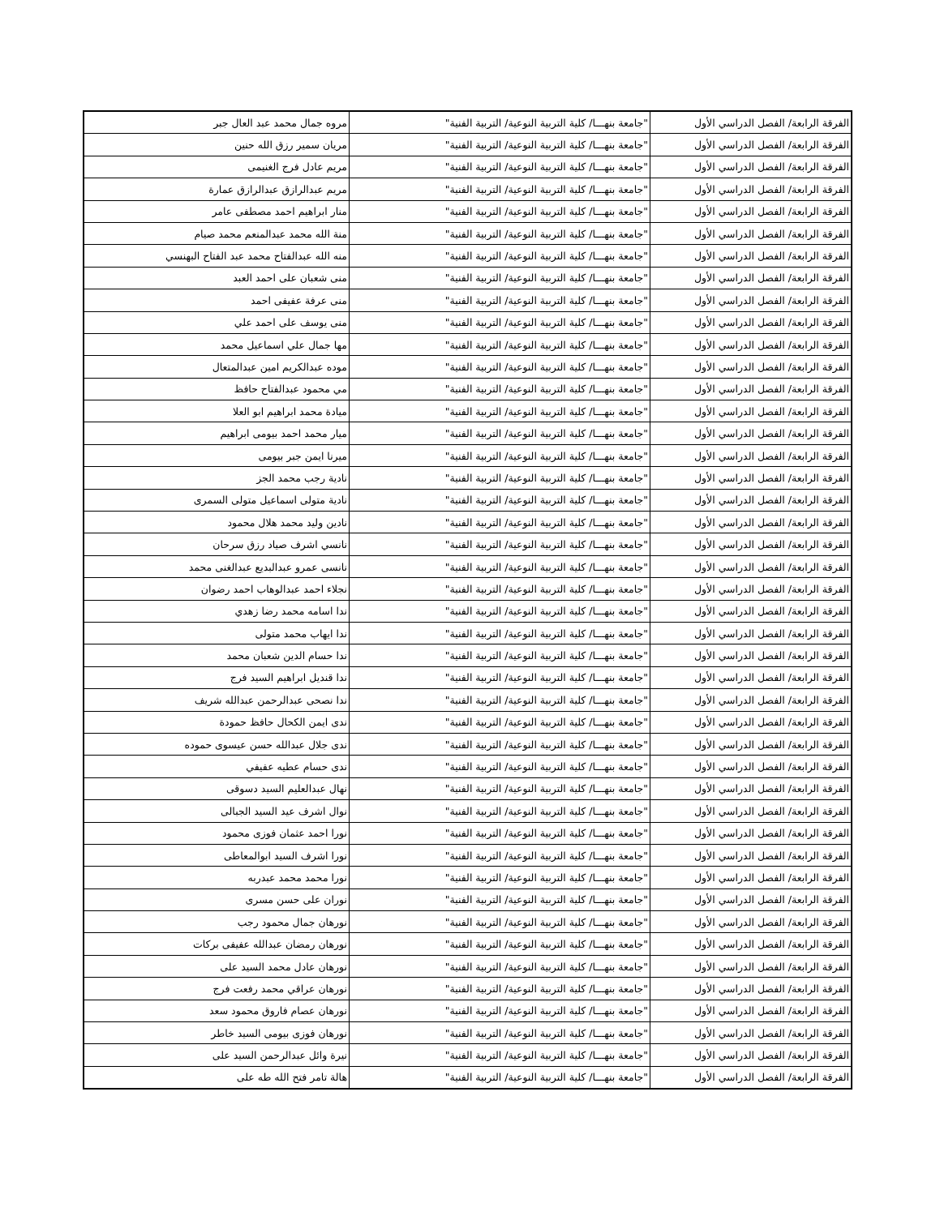| الفرقة الرابعة/ الفصل الدراسي الأول | "جامعة بنهـــا/ كلية التربية النوعية/ التربية الفنية" | مروه جمال محمد عبد العال جبر |
| الفرقة الرابعة/ الفصل الدراسي الأول | "جامعة بنهـــا/ كلية التربية النوعية/ التربية الفنية" | مريان سمير رزق الله حنين |
| الفرقة الرابعة/ الفصل الدراسي الأول | "جامعة بنهـــا/ كلية التربية النوعية/ التربية الفنية" | مريم عادل فرج الغنيمى |
| الفرقة الرابعة/ الفصل الدراسي الأول | "جامعة بنهـــا/ كلية التربية النوعية/ التربية الفنية" | مريم عبدالرازق عبدالرازق عمارة |
| الفرقة الرابعة/ الفصل الدراسي الأول | "جامعة بنهـــا/ كلية التربية النوعية/ التربية الفنية" | منار ابراهيم احمد مصطفى عامر |
| الفرقة الرابعة/ الفصل الدراسي الأول | "جامعة بنهـــا/ كلية التربية النوعية/ التربية الفنية" | منة الله محمد عبدالمنعم محمد صيام |
| الفرقة الرابعة/ الفصل الدراسي الأول | "جامعة بنهـــا/ كلية التربية النوعية/ التربية الفنية" | منه الله عبدالفتاح محمد عبد الفتاح البهنسي |
| الفرقة الرابعة/ الفصل الدراسي الأول | "جامعة بنهـــا/ كلية التربية النوعية/ التربية الفنية" | منى شعبان على احمد العبد |
| الفرقة الرابعة/ الفصل الدراسي الأول | "جامعة بنهـــا/ كلية التربية النوعية/ التربية الفنية" | منى عرفة عفيفى احمد |
| الفرقة الرابعة/ الفصل الدراسي الأول | "جامعة بنهـــا/ كلية التربية النوعية/ التربية الفنية" | منى يوسف على احمد علي |
| الفرقة الرابعة/ الفصل الدراسي الأول | "جامعة بنهـــا/ كلية التربية النوعية/ التربية الفنية" | مها جمال علي اسماعيل محمد |
| الفرقة الرابعة/ الفصل الدراسي الأول | "جامعة بنهـــا/ كلية التربية النوعية/ التربية الفنية" | موده عبدالكريم امين عبدالمتعال |
| الفرقة الرابعة/ الفصل الدراسي الأول | "جامعة بنهـــا/ كلية التربية النوعية/ التربية الفنية" | مي محمود عبدالفتاح حافظ |
| الفرقة الرابعة/ الفصل الدراسي الأول | "جامعة بنهـــا/ كلية التربية النوعية/ التربية الفنية" | ميادة محمد ابراهيم ابو العلا |
| الفرقة الرابعة/ الفصل الدراسي الأول | "جامعة بنهـــا/ كلية التربية النوعية/ التربية الفنية" | ميار محمد احمد بيومى ابراهيم |
| الفرقة الرابعة/ الفصل الدراسي الأول | "جامعة بنهـــا/ كلية التربية النوعية/ التربية الفنية" | ميرنا ايمن جبر بيومى |
| الفرقة الرابعة/ الفصل الدراسي الأول | "جامعة بنهـــا/ كلية التربية النوعية/ التربية الفنية" | نادية رجب محمد الجز |
| الفرقة الرابعة/ الفصل الدراسي الأول | "جامعة بنهـــا/ كلية التربية النوعية/ التربية الفنية" | نادية متولى اسماعيل متولى السمرى |
| الفرقة الرابعة/ الفصل الدراسي الأول | "جامعة بنهـــا/ كلية التربية النوعية/ التربية الفنية" | نادين وليد محمد هلال محمود |
| الفرقة الرابعة/ الفصل الدراسي الأول | "جامعة بنهـــا/ كلية التربية النوعية/ التربية الفنية" | نانسي اشرف صياد رزق سرحان |
| الفرقة الرابعة/ الفصل الدراسي الأول | "جامعة بنهـــا/ كلية التربية النوعية/ التربية الفنية" | نانسى عمرو عبدالبديع عبدالغنى محمد |
| الفرقة الرابعة/ الفصل الدراسي الأول | "جامعة بنهـــا/ كلية التربية النوعية/ التربية الفنية" | نجلاء احمد عبدالوهاب احمد رضوان |
| الفرقة الرابعة/ الفصل الدراسي الأول | "جامعة بنهـــا/ كلية التربية النوعية/ التربية الفنية" | ندا اسامه محمد رضا زهدي |
| الفرقة الرابعة/ الفصل الدراسي الأول | "جامعة بنهـــا/ كلية التربية النوعية/ التربية الفنية" | ندا ايهاب محمد متولى |
| الفرقة الرابعة/ الفصل الدراسي الأول | "جامعة بنهـــا/ كلية التربية النوعية/ التربية الفنية" | ندا حسام الدين شعبان محمد |
| الفرقة الرابعة/ الفصل الدراسي الأول | "جامعة بنهـــا/ كلية التربية النوعية/ التربية الفنية" | ندا قنديل ابراهيم السيد فرج |
| الفرقة الرابعة/ الفصل الدراسي الأول | "جامعة بنهـــا/ كلية التربية النوعية/ التربية الفنية" | ندا نصحى عبدالرحمن عبدالله شريف |
| الفرقة الرابعة/ الفصل الدراسي الأول | "جامعة بنهـــا/ كلية التربية النوعية/ التربية الفنية" | ندى ايمن الكحال حافظ حمودة |
| الفرقة الرابعة/ الفصل الدراسي الأول | "جامعة بنهـــا/ كلية التربية النوعية/ التربية الفنية" | ندى جلال عبدالله حسن عيسوى حموده |
| الفرقة الرابعة/ الفصل الدراسي الأول | "جامعة بنهـــا/ كلية التربية النوعية/ التربية الفنية" | ندى حسام عطيه عفيفي |
| الفرقة الرابعة/ الفصل الدراسي الأول | "جامعة بنهـــا/ كلية التربية النوعية/ التربية الفنية" | نهال عبدالعليم السيد دسوقى |
| الفرقة الرابعة/ الفصل الدراسي الأول | "جامعة بنهـــا/ كلية التربية النوعية/ التربية الفنية" | نوال اشرف عيد السيد الجبالى |
| الفرقة الرابعة/ الفصل الدراسي الأول | "جامعة بنهـــا/ كلية التربية النوعية/ التربية الفنية" | نورا احمد عثمان فوزى محمود |
| الفرقة الرابعة/ الفصل الدراسي الأول | "جامعة بنهـــا/ كلية التربية النوعية/ التربية الفنية" | نورا اشرف السيد ابوالمعاطى |
| الفرقة الرابعة/ الفصل الدراسي الأول | "جامعة بنهـــا/ كلية التربية النوعية/ التربية الفنية" | نورا محمد محمد عبدربه |
| الفرقة الرابعة/ الفصل الدراسي الأول | "جامعة بنهـــا/ كلية التربية النوعية/ التربية الفنية" | نوران على حسن مسرى |
| الفرقة الرابعة/ الفصل الدراسي الأول | "جامعة بنهـــا/ كلية التربية النوعية/ التربية الفنية" | نورهان جمال محمود رجب |
| الفرقة الرابعة/ الفصل الدراسي الأول | "جامعة بنهـــا/ كلية التربية النوعية/ التربية الفنية" | نورهان رمضان عبدالله عفيفى بركات |
| الفرقة الرابعة/ الفصل الدراسي الأول | "جامعة بنهـــا/ كلية التربية النوعية/ التربية الفنية" | نورهان عادل محمد السيد على |
| الفرقة الرابعة/ الفصل الدراسي الأول | "جامعة بنهـــا/ كلية التربية النوعية/ التربية الفنية" | نورهان عراقي محمد رفعت فرج |
| الفرقة الرابعة/ الفصل الدراسي الأول | "جامعة بنهـــا/ كلية التربية النوعية/ التربية الفنية" | نورهان عصام فاروق محمود سعد |
| الفرقة الرابعة/ الفصل الدراسي الأول | "جامعة بنهـــا/ كلية التربية النوعية/ التربية الفنية" | نورهان فوزى بيومى السيد خاطر |
| الفرقة الرابعة/ الفصل الدراسي الأول | "جامعة بنهـــا/ كلية التربية النوعية/ التربية الفنية" | نيرة وائل عبدالرحمن السيد على |
| الفرقة الرابعة/ الفصل الدراسي الأول | "جامعة بنهـــا/ كلية التربية النوعية/ التربية الفنية" | هالة تامر فتح الله طه على |